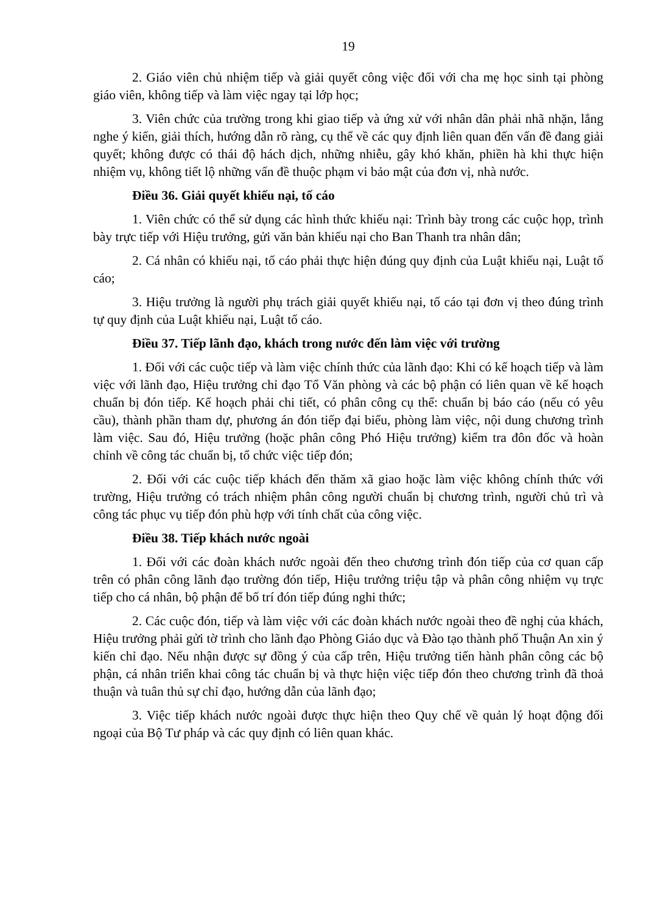19
2. Giáo viên chủ nhiệm tiếp và giải quyết công việc đối với cha mẹ học sinh tại phòng giáo viên, không tiếp và làm việc ngay tại lớp học;
3. Viên chức của trường trong khi giao tiếp và ứng xử với nhân dân phải nhã nhặn, lắng nghe ý kiến, giải thích, hướng dẫn rõ ràng, cụ thể về các quy định liên quan đến vấn đề đang giải quyết; không được có thái độ hách dịch, những nhiễu, gây khó khăn, phiền hà khi thực hiện nhiệm vụ, không tiết lộ những vấn đề thuộc phạm vi bảo mật của đơn vị, nhà nước.
Điều 36. Giải quyết khiếu nại, tố cáo
1. Viên chức có thể sử dụng các hình thức khiếu nại: Trình bày trong các cuộc họp, trình bày trực tiếp với Hiệu trưởng, gửi văn bản khiếu nại cho Ban Thanh tra nhân dân;
2. Cá nhân có khiếu nại, tố cáo phải thực hiện đúng quy định của Luật khiếu nại, Luật tố cáo;
3. Hiệu trưởng là người phụ trách giải quyết khiếu nại, tố cáo tại đơn vị theo đúng trình tự quy định của Luật khiếu nại, Luật tố cáo.
Điều 37. Tiếp lãnh đạo, khách trong nước đến làm việc với trường
1. Đối với các cuộc tiếp và làm việc chính thức của lãnh đạo: Khi có kế hoạch tiếp và làm việc với lãnh đạo, Hiệu trưởng chỉ đạo Tổ Văn phòng và các bộ phận có liên quan về kế hoạch chuẩn bị đón tiếp. Kế hoạch phải chi tiết, có phân công cụ thể: chuẩn bị báo cáo (nếu có yêu cầu), thành phần tham dự, phương án đón tiếp đại biểu, phòng làm việc, nội dung chương trình làm việc. Sau đó, Hiệu trưởng (hoặc phân công Phó Hiệu trưởng) kiểm tra đôn đốc và hoàn chỉnh về công tác chuẩn bị, tổ chức việc tiếp đón;
2. Đối với các cuộc tiếp khách đến thăm xã giao hoặc làm việc không chính thức với trường, Hiệu trưởng có trách nhiệm phân công người chuẩn bị chương trình, người chủ trì và công tác phục vụ tiếp đón phù hợp với tính chất của công việc.
Điều 38. Tiếp khách nước ngoài
1. Đối với các đoàn khách nước ngoài đến theo chương trình đón tiếp của cơ quan cấp trên có phân công lãnh đạo trường đón tiếp, Hiệu trưởng triệu tập và phân công nhiệm vụ trực tiếp cho cá nhân, bộ phận để bố trí đón tiếp đúng nghi thức;
2. Các cuộc đón, tiếp và làm việc với các đoàn khách nước ngoài theo đề nghị của khách, Hiệu trưởng phải gửi tờ trình cho lãnh đạo Phòng Giáo dục và Đào tạo thành phố Thuận An xin ý kiến chỉ đạo. Nếu nhận được sự đồng ý của cấp trên, Hiệu trưởng tiến hành phân công các bộ phận, cá nhân triển khai công tác chuẩn bị và thực hiện việc tiếp đón theo chương trình đã thoả thuận và tuân thủ sự chỉ đạo, hướng dẫn của lãnh đạo;
3. Việc tiếp khách nước ngoài được thực hiện theo Quy chế về quản lý hoạt động đối ngoại của Bộ Tư pháp và các quy định có liên quan khác.